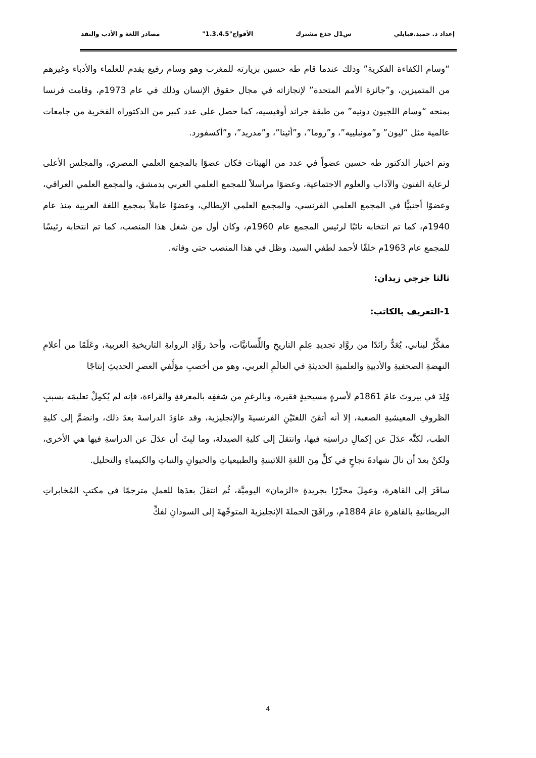إعداد د. حميد.قبايلي س1ل جذع مشترك الأفواج"1.3.4.5" مصادر اللغة و الأدب والنقد
“وسام الكفاءة الفكرية” وذلك عندما قام طه حسين بزيارته للمغرب وهو وسام رفيع يقدم للعلماء والأدباء وغيرهم من المتميزين، و”جائزة الأمم المتحدة” لإنجازاته في مجال حقوق الإنسان وذلك في عام 1973م، وقامت فرنسا بمنحه “وسام اللجيون دونيه” من طبقة جراند أوفيسيه، كما حصل على عدد كبير من الدكتوراه الفخرية من جامعات عالمية مثل “ليون” و”مونبلييه”، و”روما”، و”أثينا”، و”مدريد”، و”أكسفورد.
وتم اختيار الدكتور طه حسين عضواً في عدد من الهيئات فكان عضوًا بالمجمع العلمي المصري، والمجلس الأعلى لرعاية الفنون والآداب والعلوم الاجتماعية، وعضوًا مراسلاً للمجمع العلمي العربي بدمشق، والمجمع العلمي العراقي، وعضوًا أجنبيًّا في المجمع العلمي الفرنسي، والمجمع العلمي الإيطالي، وعضوًا عاملاً بمجمع اللغة العربية منذ عام 1940م، كما تم انتخابه نائبًا لرئيس المجمع عام 1960م، وكان أول من شغل هذا المنصب، كما تم انتخابه رئيسًا للمجمع عام 1963م خلفًا لأحمد لطفي السيد، وظل في هذا المنصب حتى وفاته.
ثالثا جرجي زيدان:
1-التعريف بالكاتب:
مفكِّرٌ لبناني، يُعَدُّ رائدًا من روَّادِ تجديدِ عِلمِ التاريخِ واللِّسانيَّات، وأحدَ روَّادِ الروايةِ التاريخيةِ العربية، وعَلَمًا من أعلامِ النهضةِ الصحفيةِ والأدبيةِ والعلميةِ الحديثةِ في العالَمِ العربي، وهو من أخصبِ مؤلِّفي العصرِ الحديثِ إنتاجًا
وُلِدَ في بيروتَ عامَ 1861م لأسرةٍ مسيحيةٍ فقيرة، وبالرغمِ من شغفِه بالمعرفةِ والقراءة، فإنه لم يُكمِلْ تعليمَه بسببِ الظروفِ المعيشيةِ الصعبة، إلا أنه أتقنَ اللغتَيْنِ الفرنسيةَ والإنجليزية، وقد عاوَدَ الدراسةَ بعدَ ذلك، وانضمَّ إلى كليةِ الطب، لكنَّه عدَلَ عن إكمالِ دراستِه فيها، وانتقلَ إلى كليةِ الصيدلة، وما لبِثَ أن عدَلَ عن الدراسةِ فيها هي الأخرى، ولكنْ بعدَ أن نالَ شهادةَ نجاحٍ في كلٍّ مِنَ اللغةِ اللاتينيةِ والطبيعياتِ والحيوانِ والنباتِ والكيمياءِ والتحليل.
سافَرَ إلى القاهرة، وعمِلَ محرِّرًا بجريدةِ «الزمان» اليوميَّة، ثُم انتقلَ بعدَها للعملِ مترجمًا في مكتبِ المُخابراتِ البريطانيةِ بالقاهرةِ عامَ 1884م، ورافَقَ الحملةَ الإنجليزيةَ المتوجِّهةَ إلى السودانِ لفكِّ
4